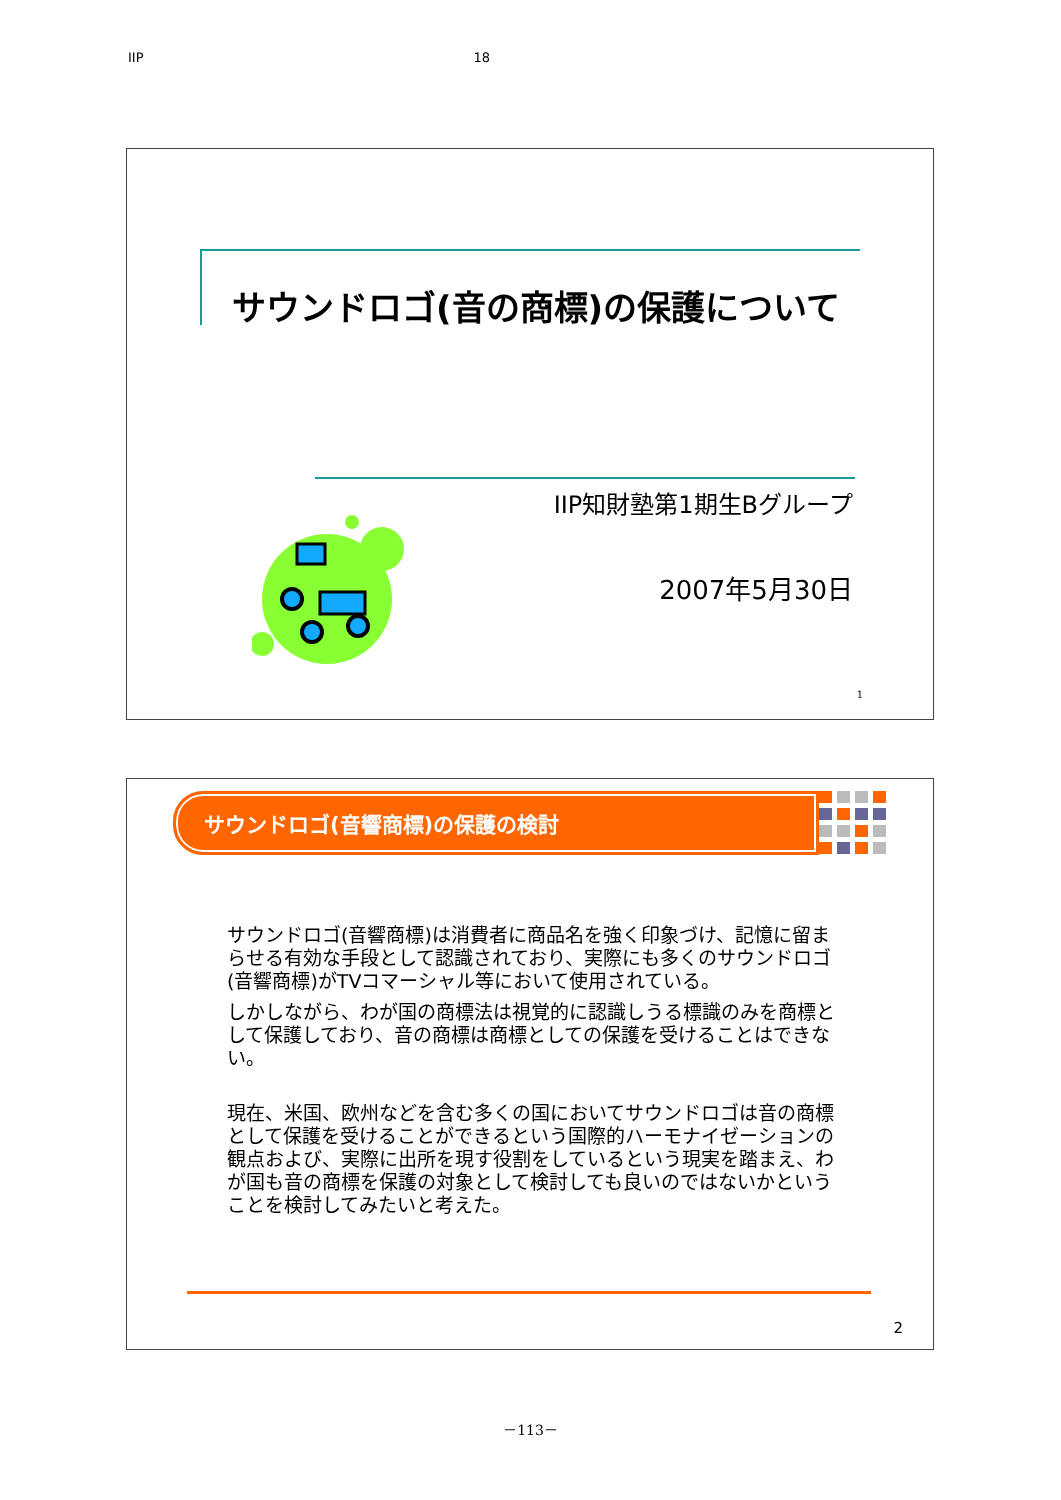IIP 18
サウンドロゴ(音の商標)の保護について
IIP知財塾第1期生Bグループ
2007年5月30日
1
サウンドロゴ(音響商標)の保護の検討
サウンドロゴ(音響商標)は消費者に商品名を強く印象づけ、記憶に留まらせる有効な手段として認識されており、実際にも多くのサウンドロゴ(音響商標)がTVコマーシャル等において使用されている。
しかしながら、わが国の商標法は視覚的に認識しうる標識のみを商標として保護しており、音の商標は商標としての保護を受けることはできない。
現在、米国、欧州などを含む多くの国においてサウンドロゴは音の商標として保護を受けることができるという国際的ハーモナイゼーションの観点および、実際に出所を現す役割をしているという現実を踏まえ、わが国も音の商標を保護の対象として検討しても良いのではないかということを検討してみたいと考えた。
2
－113－